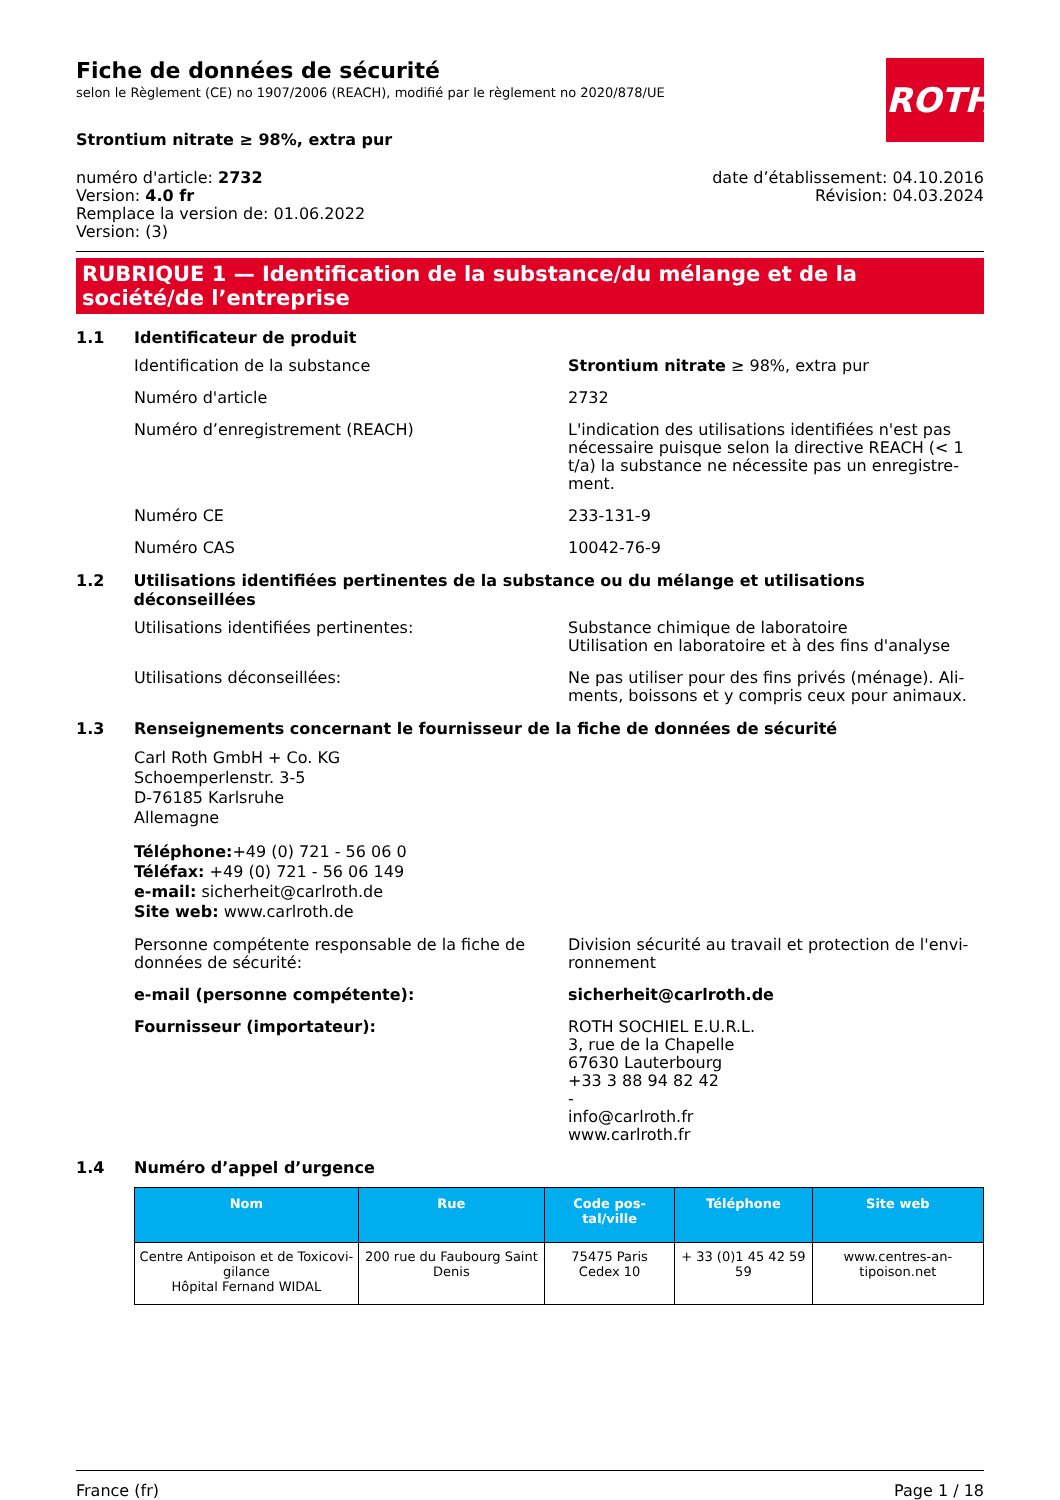ROTH
Fiche de données de sécurité
selon le Règlement (CE) no 1907/2006 (REACH), modifié par le règlement no 2020/878/UE
Strontium nitrate ≥ 98%, extra pur
numéro d'article: 2732
Version: 4.0 fr
Remplace la version de: 01.06.2022
Version: (3)
date d’établissement: 04.10.2016
Révision: 04.03.2024
RUBRIQUE 1 — Identification de la substance/du mélange et de la société/de l’entreprise
1.1 Identificateur de produit
Identification de la substance Strontium nitrate ≥ 98%, extra pur
Numéro d'article 2732
Numéro d’enregistrement (REACH) L'indication des utilisations identifiées n'est pas nécessaire puisque selon la directive REACH (< 1 t/a) la substance ne nécessite pas un enregistre-ment.
Numéro CE 233-131-9
Numéro CAS 10042-76-9
1.2 Utilisations identifiées pertinentes de la substance ou du mélange et utilisations déconseillées
Utilisations identifiées pertinentes: Substance chimique de laboratoire
Utilisation en laboratoire et à des fins d'analyse
Utilisations déconseillées: Ne pas utiliser pour des fins privés (ménage). Ali-ments, boissons et y compris ceux pour animaux.
1.3 Renseignements concernant le fournisseur de la fiche de données de sécurité
Carl Roth GmbH + Co. KG
Schoemperlenstr. 3-5
D-76185 Karlsruhe
Allemagne
Téléphone:+49 (0) 721 - 56 06 0
Téléfax: +49 (0) 721 - 56 06 149
e-mail: sicherheit@carlroth.de
Site web: www.carlroth.de
Personne compétente responsable de la fiche de données de sécurité:
Division sécurité au travail et protection de l'envi-ronnement
e-mail (personne compétente): sicherheit@carlroth.de
Fournisseur (importateur): ROTH SOCHIEL E.U.R.L.
3, rue de la Chapelle
67630 Lauterbourg
+33 3 88 94 82 42
-
info@carlroth.fr
www.carlroth.fr
1.4 Numéro d’appel d’urgence
| Nom | Rue | Code pos-tal/ville | Téléphone | Site web |
| --- | --- | --- | --- | --- |
| Centre Antipoison et de Toxicovi-gilance Hôpital Fernand WIDAL | 200 rue du Faubourg Saint Denis | 75475 Paris Cedex 10 | + 33 (0)1 45 42 59 59 | www.centres-an-tipoison.net |
France (fr) Page 1 / 18